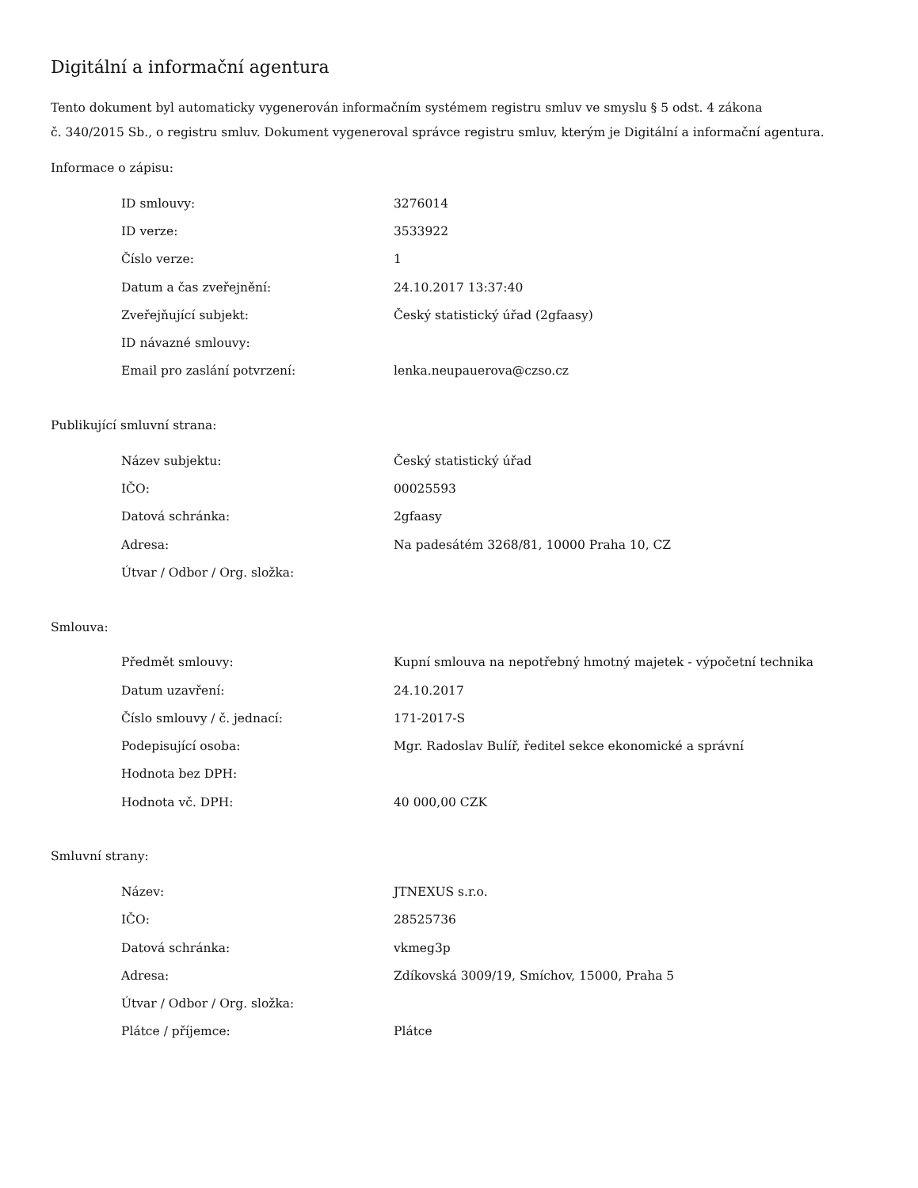Digitální a informační agentura
Tento dokument byl automaticky vygenerován informačním systémem registru smluv ve smyslu § 5 odst. 4 zákona
č. 340/2015 Sb., o registru smluv. Dokument vygeneroval správce registru smluv, kterým je Digitální a informační agentura.
Informace o zápisu:
| ID smlouvy: | 3276014 |
| ID verze: | 3533922 |
| Číslo verze: | 1 |
| Datum a čas zveřejnění: | 24.10.2017 13:37:40 |
| Zveřejňující subjekt: | Český statistický úřad (2gfaasy) |
| ID návazné smlouvy: | |
| Email pro zaslání potvrzení: | lenka.neupauerova@czso.cz |
Publikující smluvní strana:
| Název subjektu: | Český statistický úřad |
| IČO: | 00025593 |
| Datová schránka: | 2gfaasy |
| Adresa: | Na padesátém 3268/81, 10000 Praha 10, CZ |
| Útvar / Odbor / Org. složka: | |
Smlouva:
| Předmět smlouvy: | Kupní smlouva na nepotřebný hmotný majetek - výpočetní technika |
| Datum uzavření: | 24.10.2017 |
| Číslo smlouvy / č. jednací: | 171-2017-S |
| Podepisující osoba: | Mgr. Radoslav Bulíř, ředitel sekce ekonomické a správní |
| Hodnota bez DPH: | |
| Hodnota vč. DPH: | 40 000,00 CZK |
Smluvní strany:
| Název: | JTNEXUS s.r.o. |
| IČO: | 28525736 |
| Datová schránka: | vkmeg3p |
| Adresa: | Zdíkovská 3009/19, Smíchov, 15000, Praha 5 |
| Útvar / Odbor / Org. složka: | |
| Plátce / příjemce: | Plátce |